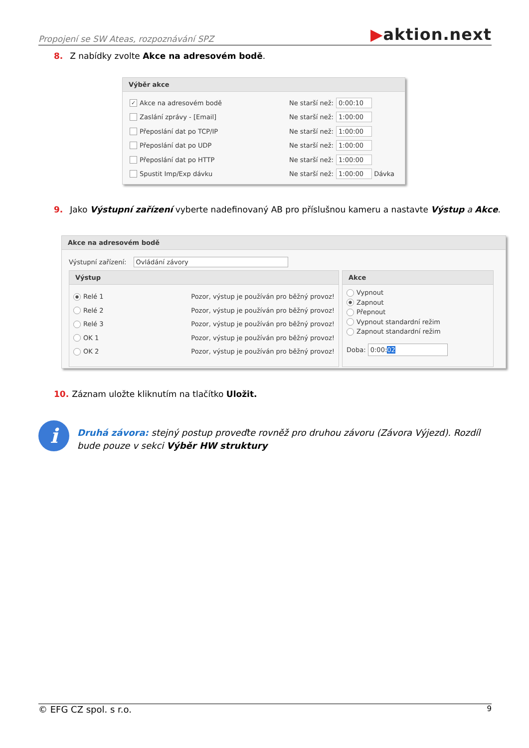Propojení se SW Ateas, rozpoznávání SPZ
▶aktion.next
8. Z nabídky zvolte Akce na adresovém bodě.
Výběr akce
✓
Akce na adresovém bodě
Ne starší než:
0:00:10
Zaslání zprávy - [Email]
Ne starší než:
1:00:00
Přeposlání dat po TCP/IP
Ne starší než:
1:00:00
Přeposlání dat po UDP
Ne starší než:
1:00:00
Přeposlání dat po HTTP
Ne starší než:
1:00:00
Spustit Imp/Exp dávku
Ne starší než:
1:00:00
Dávka
9. Jako Výstupní zařízení vyberte nadefinovaný AB pro příslušnou kameru a nastavte Výstup a Akce.
Akce na adresovém bodě
Výstupní zařízení: Ovládání závory
Výstup
Relé 1 Pozor, výstup je používán pro běžný provoz!
Relé 2 Pozor, výstup je používán pro běžný provoz!
Relé 3 Pozor, výstup je používán pro běžný provoz!
OK 1 Pozor, výstup je používán pro běžný provoz!
OK 2 Pozor, výstup je používán pro běžný provoz!
Akce
Vypnout
Zapnout
Přepnout
Vypnout standardní režim
Zapnout standardní režim
Doba: 0:00:02
10. Záznam uložte kliknutím na tlačítko Uložit.
i
Druhá závora: stejný postup proveďte rovněž pro druhou závoru (Závora Výjezd). Rozdíl bude pouze v sekci Výběr HW struktury
© EFG CZ spol. s r.o. 9